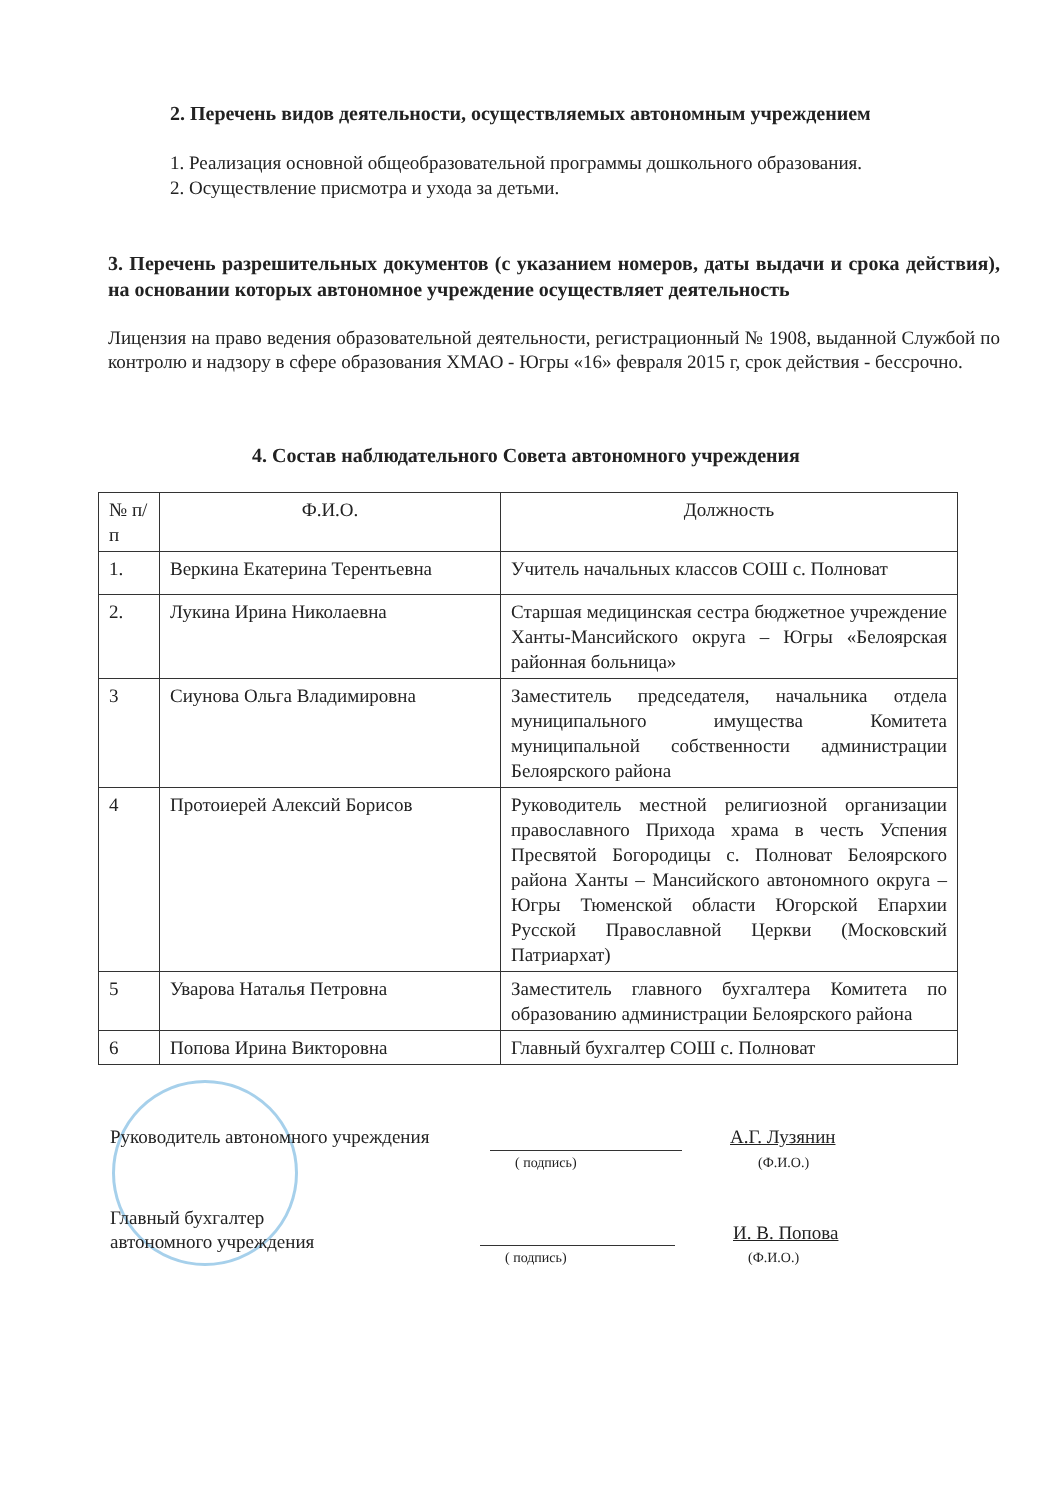2. Перечень видов деятельности, осуществляемых автономным учреждением
1. Реализация основной общеобразовательной программы дошкольного образования.
2. Осуществление присмотра и ухода за детьми.
3. Перечень разрешительных документов (с указанием номеров, даты выдачи и срока действия), на основании которых автономное учреждение осуществляет деятельность
Лицензия на право ведения образовательной деятельности, регистрационный № 1908, выданной Службой по контролю и надзору в сфере образования ХМАО - Югры «16» февраля 2015 г, срок действия - бессрочно.
4. Состав наблюдательного Совета автономного учреждения
| № п/п | Ф.И.О. | Должность |
| --- | --- | --- |
| 1. | Веркина Екатерина Терентьевна | Учитель начальных классов СОШ с. Полноват |
| 2. | Лукина Ирина Николаевна | Старшая медицинская сестра бюджетное учреждение Ханты-Мансийского округа – Югры «Белоярская районная больница» |
| 3 | Сиунова Ольга Владимировна | Заместитель председателя, начальника отдела муниципального имущества Комитета муниципальной собственности администрации Белоярского района |
| 4 | Протоиерей Алексий Борисов | Руководитель местной религиозной организации православного Прихода храма в честь Успения Пресвятой Богородицы с. Полноват Белоярского района Ханты – Мансийского автономного округа – Югры Тюменской области Югорской Епархии Русской Православной Церкви (Московский Патриархат) |
| 5 | Уварова Наталья Петровна | Заместитель главного бухгалтера Комитета по образованию администрации Белоярского района |
| 6 | Попова Ирина Викторовна | Главный бухгалтер СОШ с. Полноват |
Руководитель автономного учреждения
( подпись)
А.Г. Лузянин
(Ф.И.О.)
Главный бухгалтер
автономного учреждения
( подпись)
И. В. Попова
(Ф.И.О.)